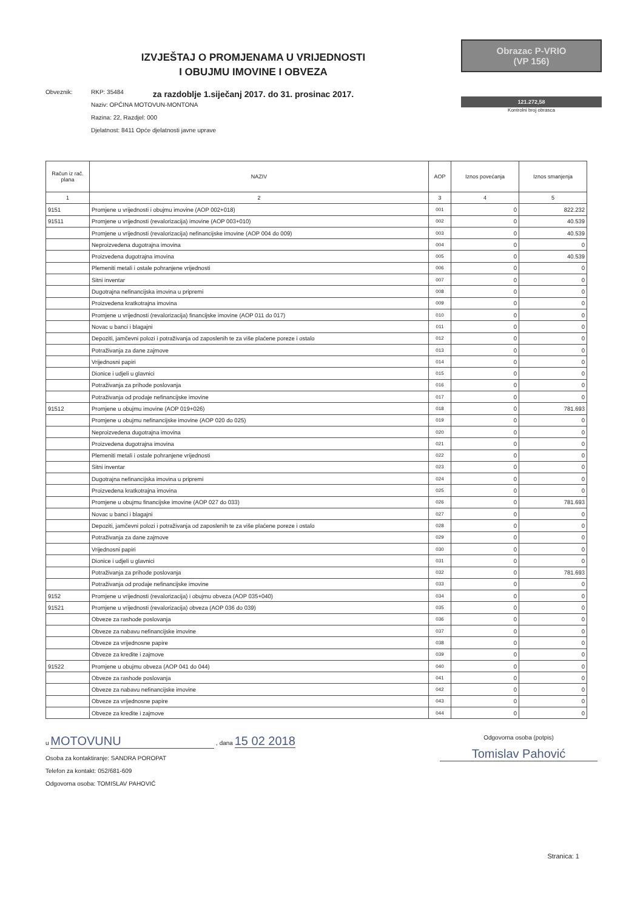IZVJEŠTAJ O PROMJENAMA U VRIJEDNOSTI
I OBUJMU IMOVINE I OBVEZA
za razdoblje 1.siječanj 2017. do 31. prosinac 2017.
Obrazac P-VRIO
(VP 156)
121.272,58
Kontrolni broj obrasca
Obveznik: RKP: 35484
Naziv: OPĆINA MOTOVUN-MONTONA
Razina: 22, Razdjel: 000
Djelatnost: 8411 Opće djelatnosti javne uprave
| Račun iz rač. plana | NAZIV | AOP | Iznos povećanja | Iznos smanjenja |
| --- | --- | --- | --- | --- |
| 1 | 2 | 3 | 4 | 5 |
| 9151 | Promjene u vrijednosti i obujmu imovine (AOP 002+018) | 001 | 0 | 822.232 |
| 91511 | Promjene u vrijednosti (revalorizacija) imovine (AOP 003+010) | 002 | 0 | 40.539 |
| | Promjene u vrijednosti (revalorizacija) nefinancijske imovine (AOP 004 do 009) | 003 | 0 | 40.539 |
| | Neproizvedena dugotrajna imovina | 004 | 0 | 0 |
| | Proizvedena dugotrajna imovina | 005 | 0 | 40.539 |
| | Plemeniti metali i ostale pohranjene vrijednosti | 006 | 0 | 0 |
| | Sitni inventar | 007 | 0 | 0 |
| | Dugotrajna nefinancijska imovina u pripremi | 008 | 0 | 0 |
| | Proizvedena kratkotrajna imovina | 009 | 0 | 0 |
| | Promjene u vrijednosti (revalorizacija) financijske imovine (AOP 011 do 017) | 010 | 0 | 0 |
| | Novac u banci i blagajni | 011 | 0 | 0 |
| | Depoziti, jamčevni polozi i potraživanja od zaposlenih te za više plaćene poreze i ostalo | 012 | 0 | 0 |
| | Potraživanja za dane zajmove | 013 | 0 | 0 |
| | Vrijednosni papiri | 014 | 0 | 0 |
| | Dionice i udjeli u glavnici | 015 | 0 | 0 |
| | Potraživanja za prihode poslovanja | 016 | 0 | 0 |
| | Potraživanja od prodaje nefinancijske imovine | 017 | 0 | 0 |
| 91512 | Promjene u obujmu imovine (AOP 019+026) | 018 | 0 | 781.693 |
| | Promjene u obujmu nefinancijske imovine (AOP 020 do 025) | 019 | 0 | 0 |
| | Neproizvedena dugotrajna imovina | 020 | 0 | 0 |
| | Proizvedena dugotrajna imovina | 021 | 0 | 0 |
| | Plemeniti metali i ostale pohranjene vrijednosti | 022 | 0 | 0 |
| | Sitni inventar | 023 | 0 | 0 |
| | Dugotrajna nefinancijska imovina u pripremi | 024 | 0 | 0 |
| | Proizvedena kratkotrajna imovina | 025 | 0 | 0 |
| | Promjene u obujmu financijske imovine (AOP 027 do 033) | 026 | 0 | 781.693 |
| | Novac u banci i blagajni | 027 | 0 | 0 |
| | Depoziti, jamčevni polozi i potraživanja od zaposlenih te za više plaćene poreze i ostalo | 028 | 0 | 0 |
| | Potraživanja za dane zajmove | 029 | 0 | 0 |
| | Vrijednosni papiri | 030 | 0 | 0 |
| | Dionice i udjeli u glavnici | 031 | 0 | 0 |
| | Potraživanja za prihode poslovanja | 032 | 0 | 781.693 |
| | Potraživanja od prodaje nefinancijske imovine | 033 | 0 | 0 |
| 9152 | Promjene u vrijednosti (revalorizacija) i obujmu obveza (AOP 035+040) | 034 | 0 | 0 |
| 91521 | Promjene u vrijednosti (revalorizacija) obveza (AOP 036 do 039) | 035 | 0 | 0 |
| | Obveze za rashode poslovanja | 036 | 0 | 0 |
| | Obveze za nabavu nefinancijske imovine | 037 | 0 | 0 |
| | Obveze za vrijednosne papire | 038 | 0 | 0 |
| | Obveze za kredite i zajmove | 039 | 0 | 0 |
| 91522 | Promjene u obujmu obveza (AOP 041 do 044) | 040 | 0 | 0 |
| | Obveze za rashode poslovanja | 041 | 0 | 0 |
| | Obveze za nabavu nefinancijske imovine | 042 | 0 | 0 |
| | Obveze za vrijednosne papire | 043 | 0 | 0 |
| | Obveze za kredite i zajmove | 044 | 0 | 0 |
u MOTOVUNU , dana 15 02 2018
Osoba za kontaktiranje: SANDRA POROPAT
Telefon za kontakt: 052/681-609
Odgovorna osoba: TOMISLAV PAHOVIĆ
Odgovorna osoba (potpis)
Tomislav Pahović
Stranica: 1